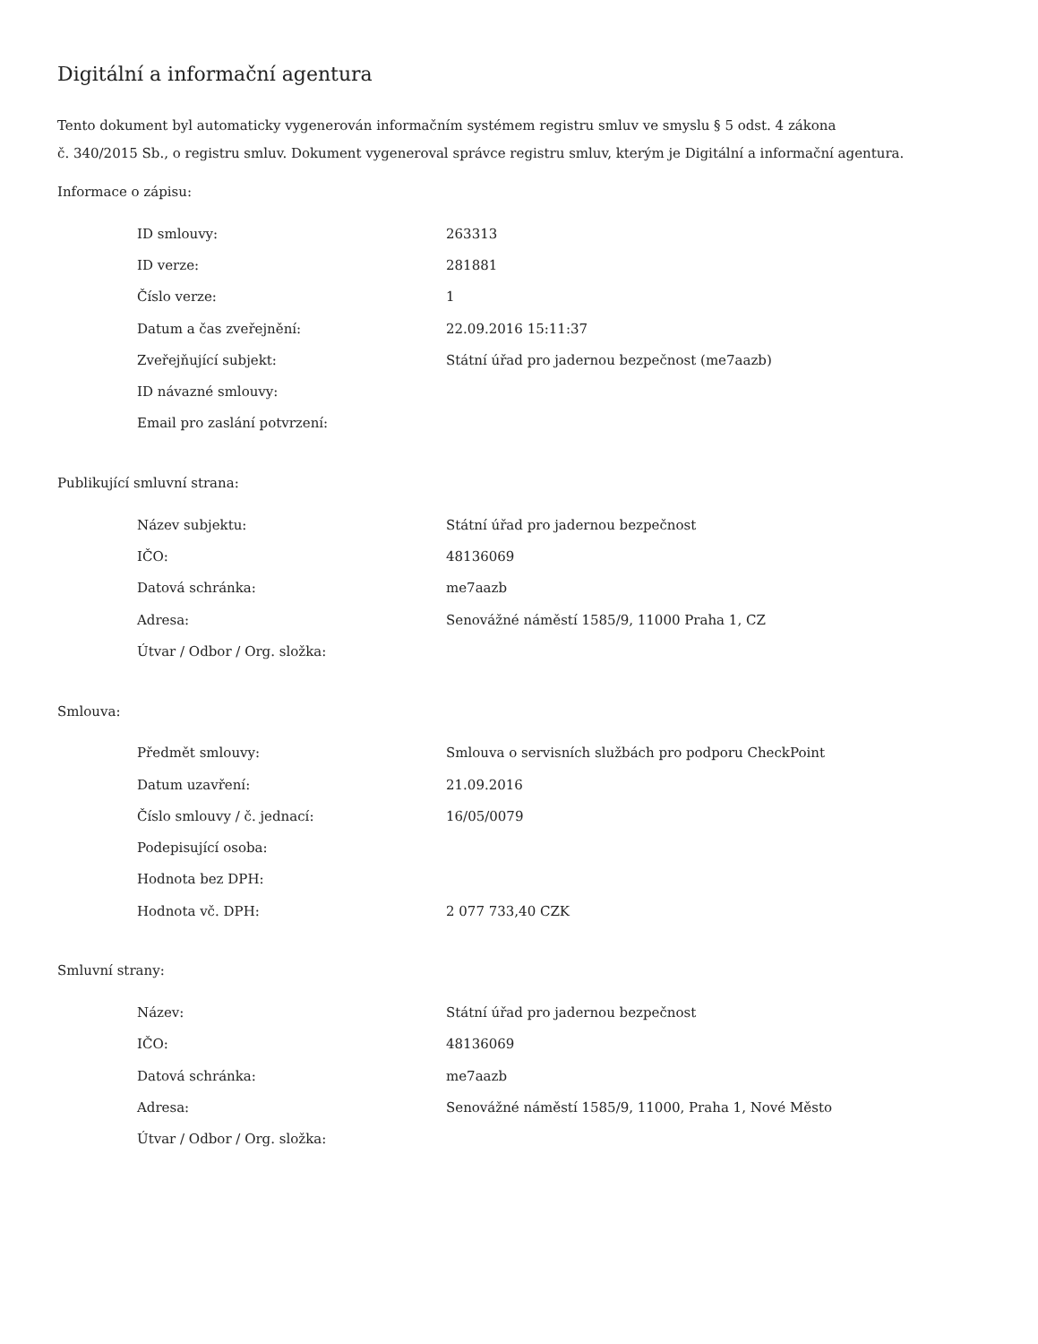Digitální a informační agentura
Tento dokument byl automaticky vygenerován informačním systémem registru smluv ve smyslu § 5 odst. 4 zákona
č. 340/2015 Sb., o registru smluv. Dokument vygeneroval správce registru smluv, kterým je Digitální a informační agentura.
Informace o zápisu:
| ID smlouvy: | 263313 |
| ID verze: | 281881 |
| Číslo verze: | 1 |
| Datum a čas zveřejnění: | 22.09.2016 15:11:37 |
| Zveřejňující subjekt: | Státní úřad pro jadernou bezpečnost (me7aazb) |
| ID návazné smlouvy: | |
| Email pro zaslání potvrzení: | |
Publikující smluvní strana:
| Název subjektu: | Státní úřad pro jadernou bezpečnost |
| IČO: | 48136069 |
| Datová schránka: | me7aazb |
| Adresa: | Senovážné náměstí 1585/9, 11000 Praha 1, CZ |
| Útvar / Odbor / Org. složka: | |
Smlouva:
| Předmět smlouvy: | Smlouva o servisních službách pro podporu CheckPoint |
| Datum uzavření: | 21.09.2016 |
| Číslo smlouvy / č. jednací: | 16/05/0079 |
| Podepisující osoba: | |
| Hodnota bez DPH: | |
| Hodnota vč. DPH: | 2 077 733,40 CZK |
Smluvní strany:
| Název: | Státní úřad pro jadernou bezpečnost |
| IČO: | 48136069 |
| Datová schránka: | me7aazb |
| Adresa: | Senovážné náměstí 1585/9, 11000, Praha 1, Nové Město |
| Útvar / Odbor / Org. složka: | |